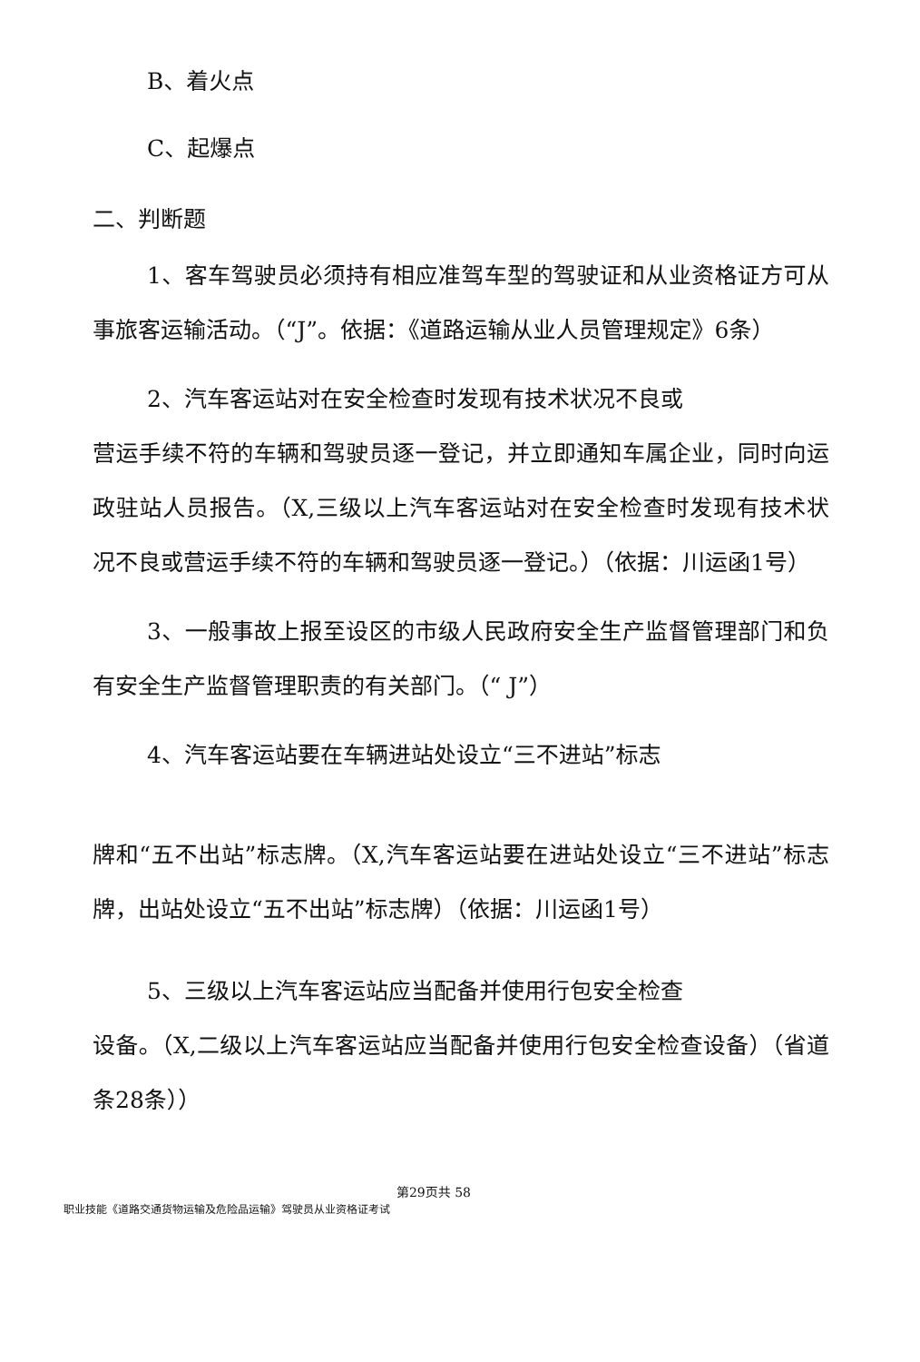B、着火点
C、起爆点
二、判断题
1、客车驾驶员必须持有相应准驾车型的驾驶证和从业资格证方可从事旅客运输活动。（“J”。依据：《道路运输从业人员管理规定》6条）
2、汽车客运站对在安全检查时发现有技术状况不良或
营运手续不符的车辆和驾驶员逐一登记，并立即通知车属企业，同时向运政驻站人员报告。（X,三级以上汽车客运站对在安全检查时发现有技术状况不良或营运手续不符的车辆和驾驶员逐一登记。）（依据：川运函1号）
3、一般事故上报至设区的市级人民政府安全生产监督管理部门和负有安全生产监督管理职责的有关部门。（“ J”）
4、汽车客运站要在车辆进站处设立“三不进站”标志
牌和“五不出站”标志牌。（X,汽车客运站要在进站处设立“三不进站”标志牌，出站处设立“五不出站”标志牌）（依据：川运函1号）
5、三级以上汽车客运站应当配备并使用行包安全检查
设备。（X,二级以上汽车客运站应当配备并使用行包安全检查设备）（省道条28条））
第29页共 58
职业技能《道路交通货物运输及危险品运输》驾驶员从业资格证考试